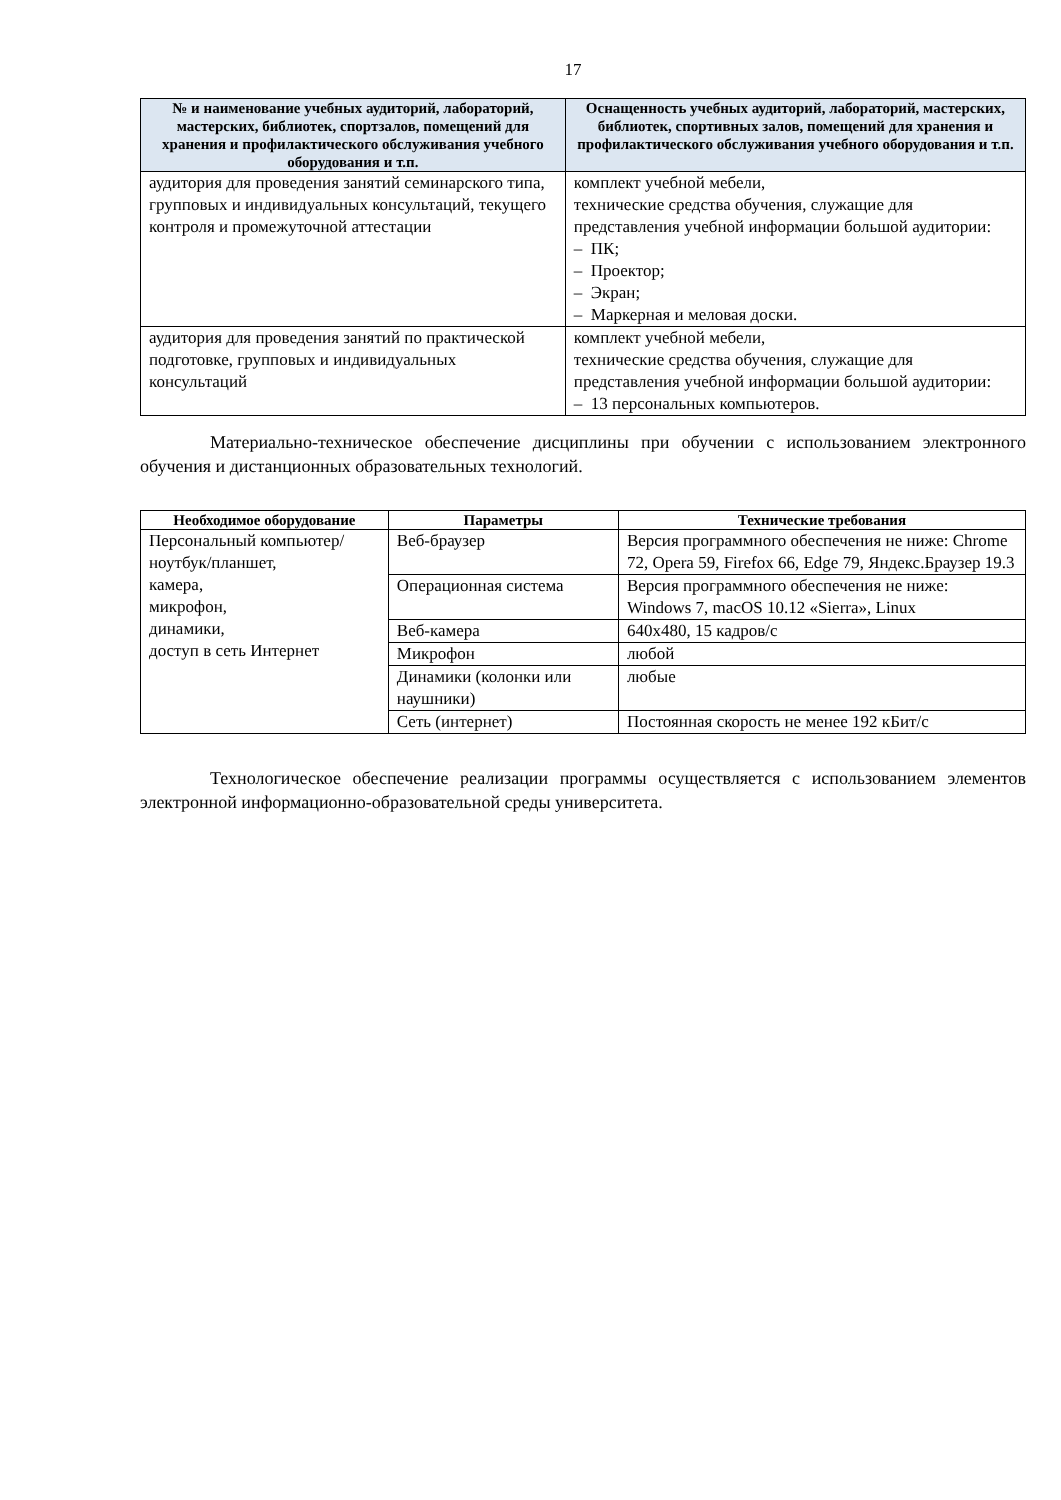17
| № и наименование учебных аудиторий, лабораторий, мастерских, библиотек, спортзалов, помещений для хранения и профилактического обслуживания учебного оборудования и т.п. | Оснащенность учебных аудиторий, лабораторий, мастерских, библиотек, спортивных залов, помещений для хранения и профилактического обслуживания учебного оборудования и т.п. |
| --- | --- |
| аудитория для проведения занятий семинарского типа, групповых и индивидуальных консультаций, текущего контроля и промежуточной аттестации | комплект учебной мебели, технические средства обучения, служащие для представления учебной информации большой аудитории: – ПК; – Проектор; – Экран; – Маркерная и меловая доски. |
| аудитория для проведения занятий по практической подготовке, групповых и индивидуальных консультаций | комплект учебной мебели, технические средства обучения, служащие для представления учебной информации большой аудитории: – 13 персональных компьютеров. |
Материально-техническое обеспечение дисциплины при обучении с использованием электронного обучения и дистанционных образовательных технологий.
| Необходимое оборудование | Параметры | Технические требования |
| --- | --- | --- |
| Персональный компьютер/ ноутбук/планшет, камера, микрофон, динамики, доступ в сеть Интернет | Веб-браузер | Версия программного обеспечения не ниже: Chrome 72, Opera 59, Firefox 66, Edge 79, Яндекс.Браузер 19.3 |
| | Операционная система | Версия программного обеспечения не ниже: Windows 7, macOS 10.12 «Sierra», Linux |
| | Веб-камера | 640х480, 15 кадров/с |
| | Микрофон | любой |
| | Динамики (колонки или наушники) | любые |
| | Сеть (интернет) | Постоянная скорость не менее 192 кБит/с |
Технологическое обеспечение реализации программы осуществляется с использованием элементов электронной информационно-образовательной среды университета.